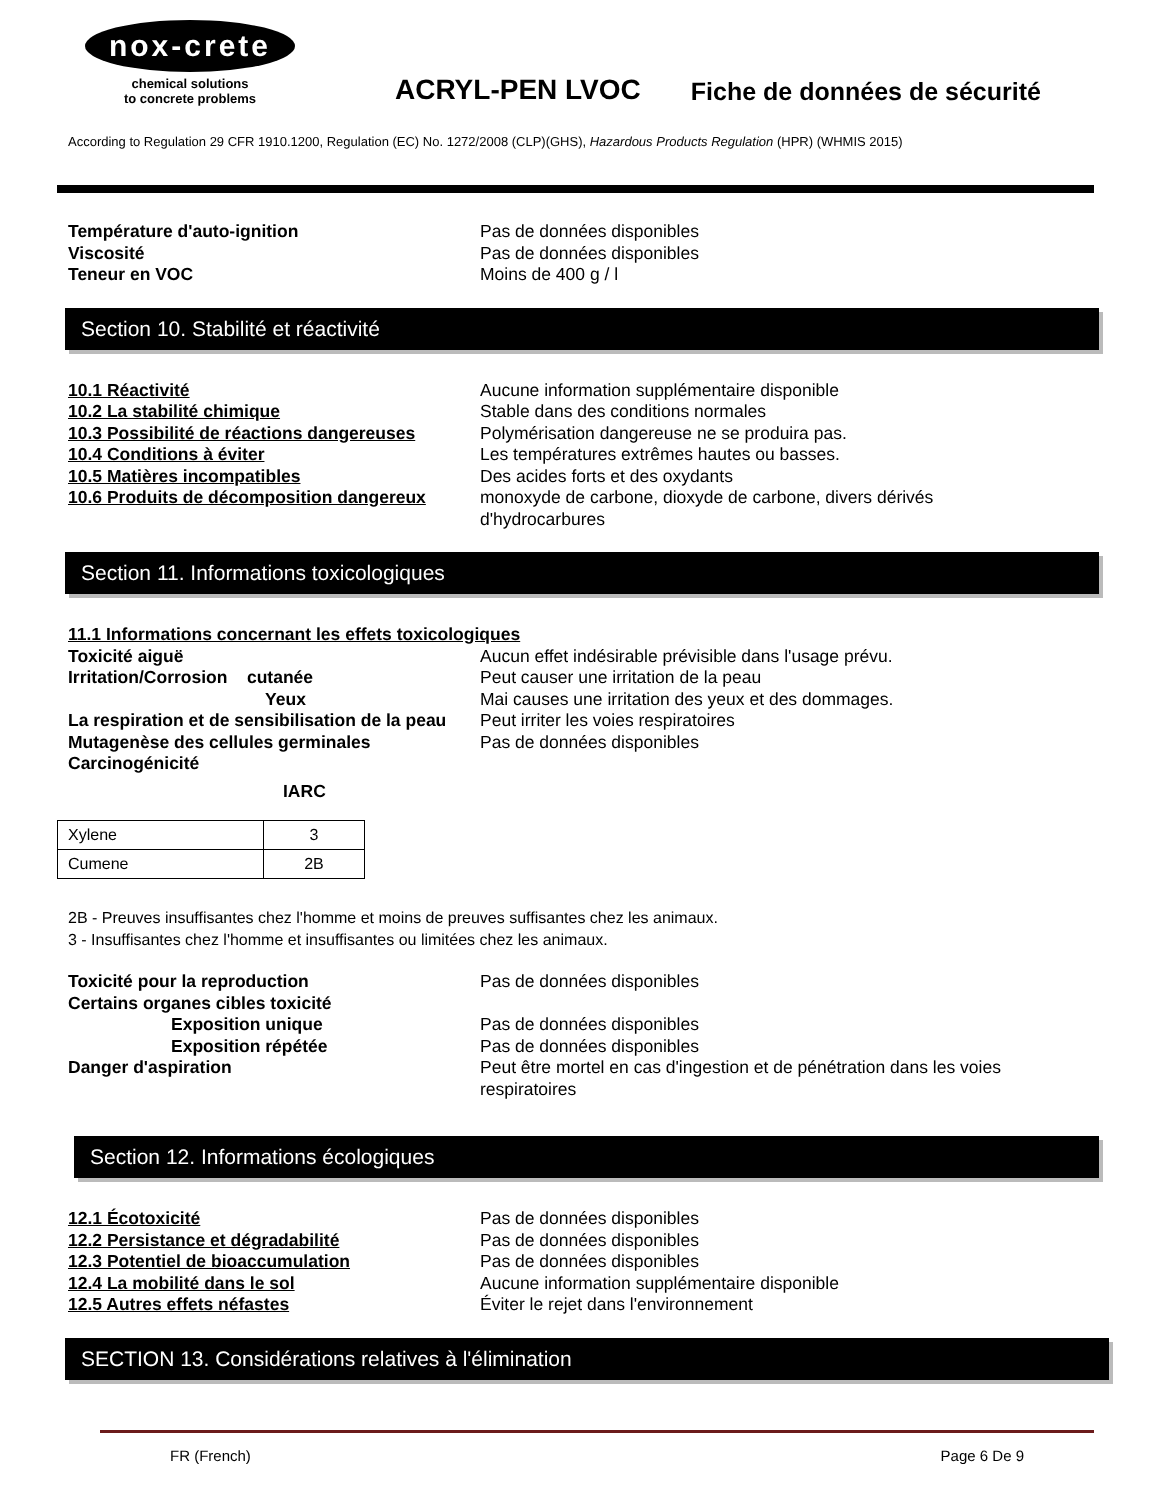nox-crete
chemical solutions
to concrete problems
ACRYL-PEN LVOC
Fiche de données de sécurité
According to Regulation 29 CFR 1910.1200, Regulation (EC) No. 1272/2008 (CLP)(GHS), Hazardous Products Regulation (HPR) (WHMIS 2015)
Température d'auto-ignition Pas de données disponibles
Viscosité Pas de données disponibles
Teneur en VOC Moins de 400 g / l
Section 10. Stabilité et réactivité
10.1 Réactivité Aucune information supplémentaire disponible
10.2 La stabilité chimique Stable dans des conditions normales
10.3 Possibilité de réactions dangereuses
Polymérisation dangereuse ne se produira pas.
10.4 Conditions à éviter Les températures extrêmes hautes ou basses.
10.5 Matières incompatibles Des acides forts et des oxydants
10.6 Produits de décomposition dangereux
monoxyde de carbone, dioxyde de carbone, divers dérivés d'hydrocarbures
Section 11. Informations toxicologiques
11.1 Informations concernant les effets toxicologiques
Toxicité aiguë Aucun effet indésirable prévisible dans l'usage prévu.
Irritation/Corrosion cutanée Peut causer une irritation de la peau
Yeux Mai causes une irritation des yeux et des dommages.
La respiration et de sensibilisation de la peau
Peut irriter les voies respiratoires
Mutagenèse des cellules germinales Pas de données disponibles
Carcinogénicité
IARC
| Xylene | 3 |
| Cumene | 2B |
2B - Preuves insuffisantes chez l'homme et moins de preuves suffisantes chez les animaux.
3 - Insuffisantes chez l'homme et insuffisantes ou limitées chez les animaux.
Toxicité pour la reproduction Pas de données disponibles
Certains organes cibles toxicité
Exposition unique Pas de données disponibles
Exposition répétée Pas de données disponibles
Danger d'aspiration Peut être mortel en cas d'ingestion et de pénétration dans les voies respiratoires
Section 12. Informations écologiques
12.1 Écotoxicité Pas de données disponibles
12.2 Persistance et dégradabilité Pas de données disponibles
12.3 Potentiel de bioaccumulation Pas de données disponibles
12.4 La mobilité dans le sol Aucune information supplémentaire disponible
12.5 Autres effets néfastes Éviter le rejet dans l'environnement
SECTION 13. Considérations relatives à l'élimination
FR (French) Page 6 De 9